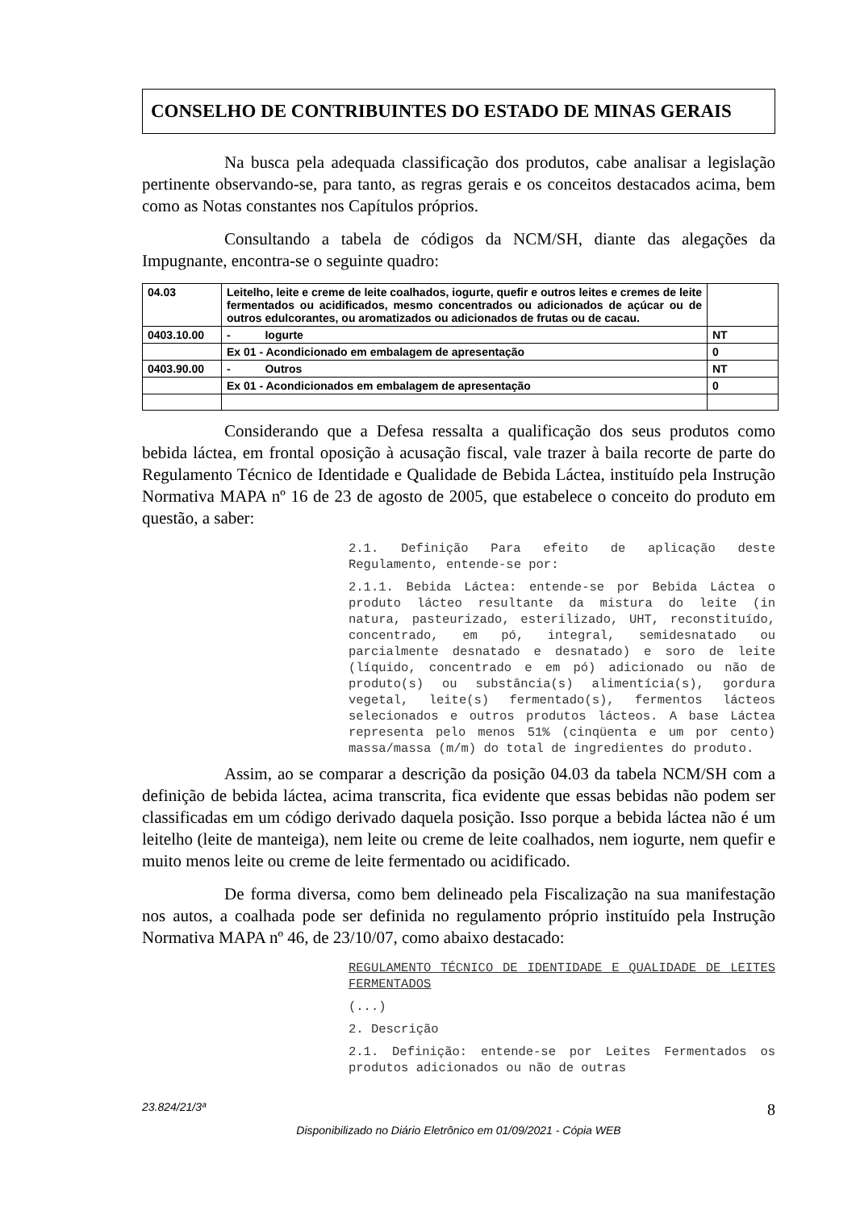CONSELHO DE CONTRIBUINTES DO ESTADO DE MINAS GERAIS
Na busca pela adequada classificação dos produtos, cabe analisar a legislação pertinente observando-se, para tanto, as regras gerais e os conceitos destacados acima, bem como as Notas constantes nos Capítulos próprios.
Consultando a tabela de códigos da NCM/SH, diante das alegações da Impugnante, encontra-se o seguinte quadro:
| 04.03 | Leitelho, leite e creme de leite coalhados, iogurte, quefir e outros leites e cremes de leite fermentados ou acidificados, mesmo concentrados ou adicionados de açúcar ou de outros edulcorantes, ou aromatizados ou adicionados de frutas ou de cacau. | |
| 0403.10.00 | - Iogurte | NT |
| | Ex 01 - Acondicionado em embalagem de apresentação | 0 |
| 0403.90.00 | - Outros | NT |
| | Ex 01 - Acondicionados em embalagem de apresentação | 0 |
Considerando que a Defesa ressalta a qualificação dos seus produtos como bebida láctea, em frontal oposição à acusação fiscal, vale trazer à baila recorte de parte do Regulamento Técnico de Identidade e Qualidade de Bebida Láctea, instituído pela Instrução Normativa MAPA nº 16 de 23 de agosto de 2005, que estabelece o conceito do produto em questão, a saber:
2.1. Definição Para efeito de aplicação deste Regulamento, entende-se por:
2.1.1. Bebida Láctea: entende-se por Bebida Láctea o produto lácteo resultante da mistura do leite (in natura, pasteurizado, esterilizado, UHT, reconstituído, concentrado, em pó, integral, semidesnatado ou parcialmente desnatado e desnatado) e soro de leite (líquido, concentrado e em pó) adicionado ou não de produto(s) ou substância(s) alimentícia(s), gordura vegetal, leite(s) fermentado(s), fermentos lácteos selecionados e outros produtos lácteos. A base Láctea representa pelo menos 51% (cinqüenta e um por cento) massa/massa (m/m) do total de ingredientes do produto.
Assim, ao se comparar a descrição da posição 04.03 da tabela NCM/SH com a definição de bebida láctea, acima transcrita, fica evidente que essas bebidas não podem ser classificadas em um código derivado daquela posição. Isso porque a bebida láctea não é um leitelho (leite de manteiga), nem leite ou creme de leite coalhados, nem iogurte, nem quefir e muito menos leite ou creme de leite fermentado ou acidificado.
De forma diversa, como bem delineado pela Fiscalização na sua manifestação nos autos, a coalhada pode ser definida no regulamento próprio instituído pela Instrução Normativa MAPA nº 46, de 23/10/07, como abaixo destacado:
REGULAMENTO TÉCNICO DE IDENTIDADE E QUALIDADE DE LEITES FERMENTADOS
(...)
2. Descrição
2.1. Definição: entende-se por Leites Fermentados os produtos adicionados ou não de outras
23.824/21/3ª 8
Disponibilizado no Diário Eletrônico em 01/09/2021 - Cópia WEB